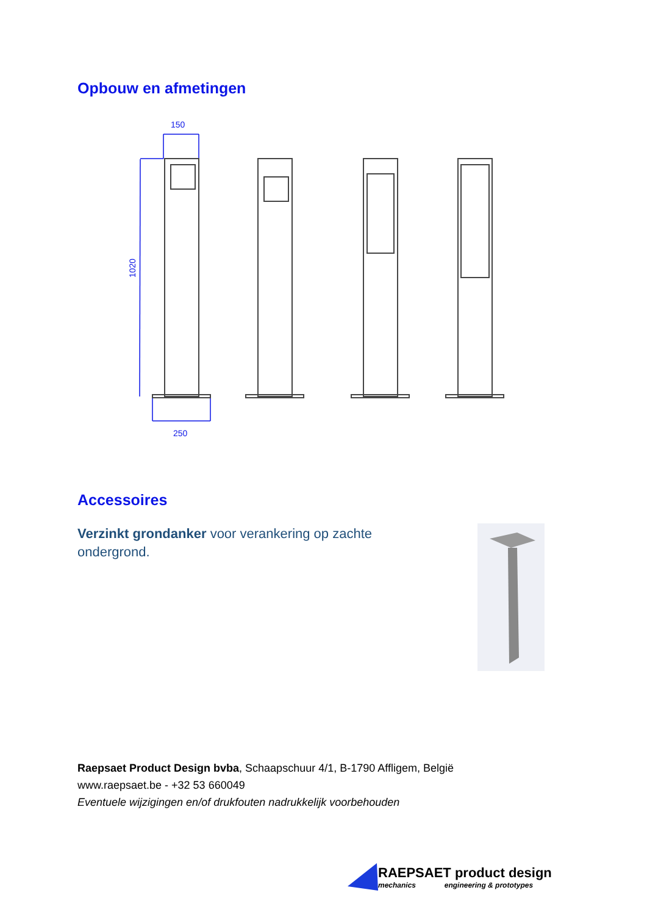Opbouw en afmetingen
150
250
1020
Accessoires
Verzinkt grondanker voor verankering op zachte ondergrond.
Raepsaet Product Design bvba, Schaapschuur 4/1, B-1790 Affligem, België
www.raepsaet.be - +32 53 660049
Eventuele wijzigingen en/of drukfouten nadrukkelijk voorbehouden
RAEPSAET product design
mechanics engineering & prototypes